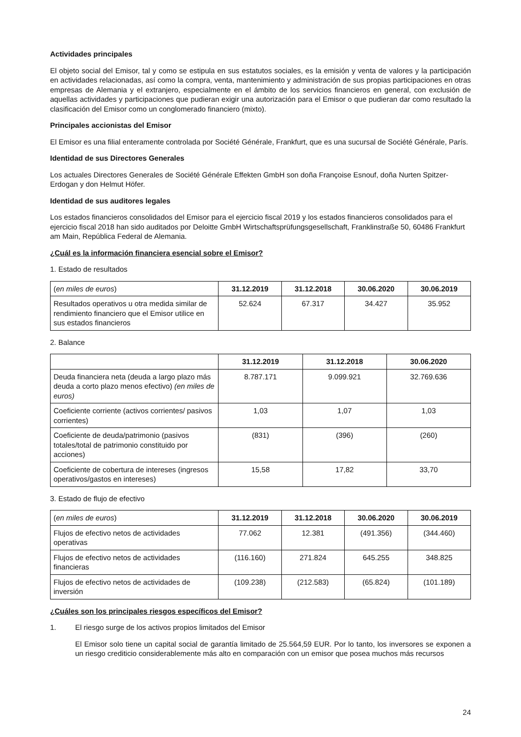Actividades principales
El objeto social del Emisor, tal y como se estipula en sus estatutos sociales, es la emisión y venta de valores y la participación en actividades relacionadas, así como la compra, venta, mantenimiento y administración de sus propias participaciones en otras empresas de Alemania y el extranjero, especialmente en el ámbito de los servicios financieros en general, con exclusión de aquellas actividades y participaciones que pudieran exigir una autorización para el Emisor o que pudieran dar como resultado la clasificación del Emisor como un conglomerado financiero (mixto).
Principales accionistas del Emisor
El Emisor es una filial enteramente controlada por Société Générale, Frankfurt, que es una sucursal de Société Générale, París.
Identidad de sus Directores Generales
Los actuales Directores Generales de Société Générale Effekten GmbH son doña Françoise Esnouf, doña Nurten Spitzer-Erdogan y don Helmut Höfer.
Identidad de sus auditores legales
Los estados financieros consolidados del Emisor para el ejercicio fiscal 2019 y los estados financieros consolidados para el ejercicio fiscal 2018 han sido auditados por Deloitte GmbH Wirtschaftsprüfungsgesellschaft, Franklinstraße 50, 60486 Frankfurt am Main, República Federal de Alemania.
¿Cuál es la información financiera esencial sobre el Emisor?
1. Estado de resultados
| ( en miles de euros ) | 31.12.2019 | 31.12.2018 | 30.06.2020 | 30.06.2019 |
| Resultados operativos u otra medida similar de rendimiento financiero que el Emisor utilice en sus estados financieros | 52.624 | 67.317 | 34.427 | 35.952 |
2. Balance
| | 31.12.2019 | 31.12.2018 | 30.06.2020 |
| Deuda financiera neta (deuda a largo plazo más deuda a corto plazo menos efectivo) (en miles de euros) | 8.787.171 | 9.099.921 | 32.769.636 |
| Coeficiente corriente (activos corrientes/ pasivos corrientes) | 1,03 | 1,07 | 1,03 |
| Coeficiente de deuda/patrimonio (pasivos totales/total de patrimonio constituido por acciones) | (831) | (396) | (260) |
| Coeficiente de cobertura de intereses (ingresos operativos/gastos en intereses) | 15,58 | 17,82 | 33,70 |
3. Estado de flujo de efectivo
| ( en miles de euros ) | 31.12.2019 | 31.12.2018 | 30.06.2020 | 30.06.2019 |
| Flujos de efectivo netos de actividades operativas | 77.062 | 12.381 | (491.356) | (344.460) |
| Flujos de efectivo netos de actividades financieras | (116.160) | 271.824 | 645.255 | 348.825 |
| Flujos de efectivo netos de actividades de inversión | (109.238) | (212.583) | (65.824) | (101.189) |
¿Cuáles son los principales riesgos específicos del Emisor?
1. El riesgo surge de los activos propios limitados del Emisor
El Emisor solo tiene un capital social de garantía limitado de 25.564,59 EUR. Por lo tanto, los inversores se exponen a un riesgo crediticio considerablemente más alto en comparación con un emisor que posea muchos más recursos
24